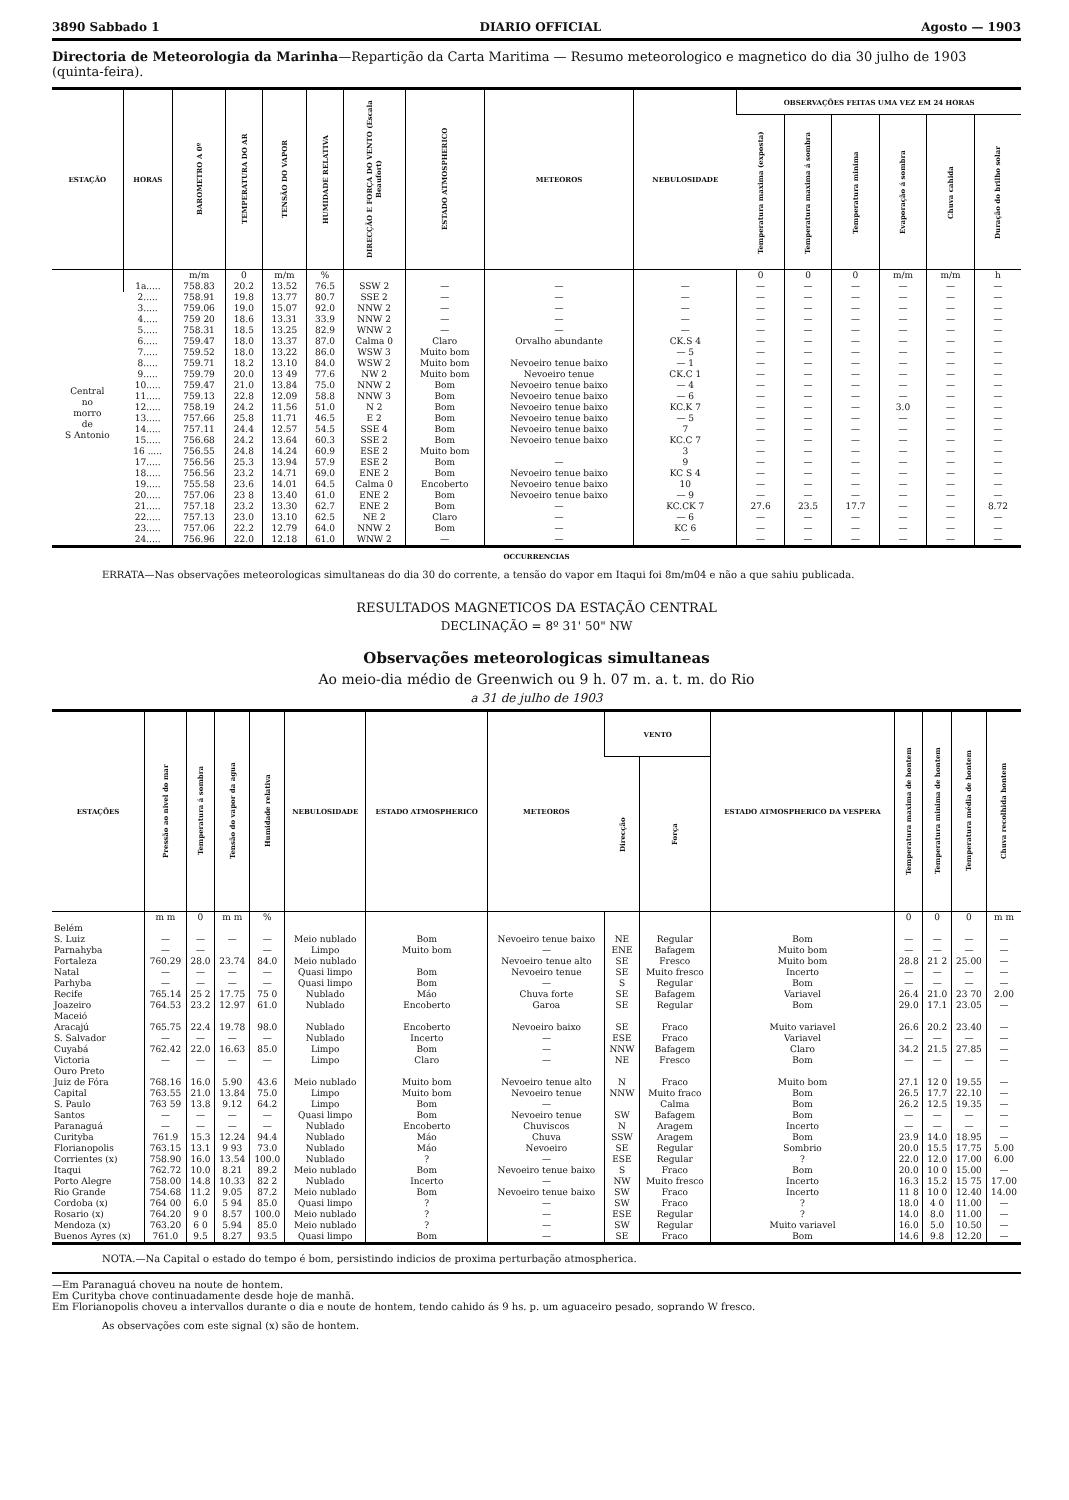3890 Sabbado 1 DIARIO OFFICIAL Agosto — 1903
Directoria de Meteorologia da Marinha—Repartição da Carta Maritima — Resumo meteorologico e magnetico do dia 30 julho de 1903 (quinta-feira).
| ESTAÇÃO | HORAS | BAROMETRO A 0º | TEMPERATURA DO AR | TENSÃO DO VAPOR | HUMIDADE RELATIVA | DIRECÇÃO E FORÇA DO VENTO (Escala Beaufort) | ESTADO ATMOSPHERICO | METEOROS | NEBULOSIDADE | OBSERVAÇÕES FEITAS UMA VEZ EM 24 HORAS | | | | | |
| --- | --- | --- | --- | --- | --- | --- | --- | --- | --- | --- | --- | --- | --- | --- | --- |
| | | | | | | | | | | Temperatura maxima (exposta) | Temperatura maxima á sombra | Temperatura minima | Evaporação á sombra | Chuva cahida | Duração do brilho solar |
| | | m/m | 0 | m/m | % | | | | | 0 | 0 | 0 | m/m | m/m | h |
| Central no morro de S Antonio | 1a..... | 758.83 | 20.2 | 13.52 | 76.5 | SSW 2 | — | — | — | — | — | — | — | — | — |
| | 2..... | 758.91 | 19.8 | 13.77 | 80.7 | SSE 2 | — | — | — | — | — | — | — | — | — |
| | 3..... | 759.06 | 19.0 | 15.07 | 92.0 | NNW 2 | — | — | — | — | — | — | — | — | — |
| | 4..... | 759 20 | 18.6 | 13.31 | 33.9 | NNW 2 | — | — | — | — | — | — | — | — | — |
| | 5..... | 758.31 | 18.5 | 13.25 | 82.9 | WNW 2 | — | — | — | — | — | — | — | — | — |
| | 6..... | 759.47 | 18.0 | 13.37 | 87.0 | Calma 0 | Claro | Orvalho abundante | CK.S 4 | — | — | — | — | — | — |
| | 7..... | 759.52 | 18.0 | 13.22 | 86.0 | WSW 3 | Muito bom | | — 5 | — | — | — | — | — | — |
| | 8..... | 759.71 | 18.2 | 13.10 | 84.0 | WSW 2 | Muito bom | Nevoeiro tenue baixo | — 1 | — | — | — | — | — | — |
| | 9..... | 759.79 | 20.0 | 13 49 | 77.6 | NW 2 | Muito bom | Nevoeiro tenue | CK.C 1 | — | — | — | — | — | — |
| | 10..... | 759.47 | 21.0 | 13.84 | 75.0 | NNW 2 | Bom | Nevoeiro tenue baixo | — 4 | — | — | — | — | — | — |
| | 11..... | 759.13 | 22.8 | 12.09 | 58.8 | NNW 3 | Bom | Nevoeiro tenue baixo | — 6 | — | — | — | — | — | — |
| | 12..... | 758.19 | 24.2 | 11.56 | 51.0 | N 2 | Bom | Nevoeiro tenue baixo | KC.K 7 | — | — | — | 3.0 | — | — |
| | 13..... | 757.66 | 25.8 | 11.71 | 46.5 | E 2 | Bom | Nevoeiro tenue baixo | — 5 | — | — | — | — | — | — |
| | 14..... | 757.11 | 24.4 | 12.57 | 54.5 | SSE 4 | Bom | Nevoeiro tenue baixo | 7 | — | — | — | — | — | — |
| | 15..... | 756.68 | 24.2 | 13.64 | 60.3 | SSE 2 | Bom | Nevoeiro tenue baixo | KC.C 7 | — | — | — | — | — | — |
| | 16 ..... | 756.55 | 24.8 | 14.24 | 60.9 | ESE 2 | Muito bom | | 3 | — | — | — | — | — | — |
| | 17..... | 756.56 | 25.3 | 13.94 | 57.9 | ESE 2 | Bom | — | 9 | — | — | — | — | — | — |
| | 18..... | 756.56 | 23.2 | 14.71 | 69.0 | ENE 2 | Bom | Nevoeiro tenue baixo | KC S 4 | — | — | — | — | — | — |
| | 19..... | 755.58 | 23.6 | 14.01 | 64.5 | Calma 0 | Encoberto | Nevoeiro tenue baixo | 10 | — | — | — | — | — | — |
| | 20..... | 757.06 | 23 8 | 13.40 | 61.0 | ENE 2 | Bom | Nevoeiro tenue baixo | — 9 | — | — | — | — | — | — |
| | 21..... | 757.18 | 23.2 | 13.30 | 62.7 | ENE 2 | Bom | — | KC.CK 7 | 27.6 | 23.5 | 17.7 | — | — | 8.72 |
| | 22..... | 757.13 | 23.0 | 13.10 | 62.5 | NE 2 | Claro | — | — 6 | — | — | — | — | — | — |
| | 23..... | 757.06 | 22.2 | 12.79 | 64.0 | NNW 2 | Bom | — | KC 6 | — | — | — | — | — | — |
| | 24..... | 756.96 | 22.0 | 12.18 | 61.0 | WNW 2 | — | — | — | — | — | — | — | — | — |
OCCURRENCIAS
ERRATA—Nas observações meteorologicas simultaneas do dia 30 do corrente, a tensão do vapor em Itaqui foi 8m/m04 e não a que sahiu publicada.
RESULTADOS MAGNETICOS DA ESTAÇÃO CENTRAL
DECLINAÇÃO = 8º 31' 50" NW
Observações meteorologicas simultaneas
Ao meio-dia médio de Greenwich ou 9 h. 07 m. a. t. m. do Rio
a 31 de julho de 1903
| ESTAÇÕES | Pressão ao nivel do mar | Temperatura á sombra | Tensão do vapor da agua | Humidade relativa | NEBULOSIDADE | ESTADO ATMOSPHERICO | METEOROS | VENTO | | ESTADO ATMOSPHERICO DA VESPERA | Temperatura maxima de hontem | Temperatura minima de hontem | Temperatura média de hontem | Chuva recolhida hontem |
| --- | --- | --- | --- | --- | --- | --- | --- | --- | --- | --- | --- | --- | --- | --- |
| | | | | | | | | Direcção | Força | | | | | |
| | m m | 0 | m m | % | | | | | | | 0 | 0 | 0 | m m |
| Belém | | | | | | | | | | | | | | |
| S. Luiz | — | — | — | — | Meio nublado | Bom | Nevoeiro tenue baixo | NE | Regular | Bom | — | — | — | — |
| Parnahyba | — | — | | — | Limpo | Muito bom | — | ENE | Bafagem | Muito bom | — | — | — | — |
| Fortaleza | 760.29 | 28.0 | 23.74 | 84.0 | Meio nublado | | Nevoeiro tenue alto | SE | Fresco | Muito bom | 28.8 | 21 2 | 25.00 | — |
| Natal | — | — | — | — | Quasi limpo | Bom | Nevoeiro tenue | SE | Muito fresco | Incerto | — | — | — | — |
| Parhyba | — | — | — | — | Quasi limpo | Bom | — | S | Regular | Bom | — | — | — | — |
| Recife | 765.14 | 25 2 | 17.75 | 75 0 | Nublado | Máo | Chuva forte | SE | Bafagem | Variavel | 26.4 | 21.0 | 23 70 | 2.00 |
| Joazeiro | 764.53 | 23.2 | 12.97 | 61.0 | Nublado | Encoberto | Garoa | SE | Regular | Bom | 29.0 | 17.1 | 23.05 | — |
| Maceió | | | | | | | | | | | | | | |
| Aracajú | 765.75 | 22.4 | 19.78 | 98.0 | Nublado | Encoberto | Nevoeiro baixo | SE | Fraco | Muito variavel | 26.6 | 20.2 | 23.40 | — |
| S. Salvador | — | — | — | — | Nublado | Incerto | — | ESE | Fraco | Variavel | — | — | — | — |
| Cuyabá | 762.42 | 22.0 | 16.63 | 85.0 | Limpo | Bom | — | NNW | Bafagem | Claro | 34.2 | 21.5 | 27.85 | — |
| Victoria | — | — | — | — | Limpo | Claro | — | NE | Fresco | Bom | — | — | — | — |
| Ouro Preto | | | | | | | | | | | | | | |
| Juiz de Fóra | 768.16 | 16.0 | 5.90 | 43.6 | Meio nublado | Muito bom | Nevoeiro tenue alto | N | Fraco | Muito bom | 27.1 | 12 0 | 19.55 | — |
| Capital | 763.55 | 21.0 | 13.84 | 75.0 | Limpo | Muito bom | Nevoeiro tenue | NNW | Muito fraco | Bom | 26.5 | 17.7 | 22.10 | — |
| S. Paulo | 763 59 | 13.8 | 9.12 | 64.2 | Limpo | Bom | — | | Calma | Bom | 26.2 | 12.5 | 19.35 | — |
| Santos | — | — | — | — | Quasi limpo | Bom | Nevoeiro tenue | SW | Bafagem | Bom | — | — | — | — |
| Paranaguá | — | — | — | — | Nublado | Encoberto | Chuviscos | N | Aragem | Incerto | — | — | — | — |
| Curityba | 761.9 | 15.3 | 12.24 | 94.4 | Nublado | Máo | Chuva | SSW | Aragem | Bom | 23.9 | 14.0 | 18.95 | — |
| Florianopolis | 763.15 | 13.1 | 9 93 | 73.0 | Nublado | Máo | Nevoeiro | SE | Regular | Sombrio | 20.0 | 15.5 | 17.75 | 5.00 |
| Corrientes (x) | 758.90 | 16.0 | 13.54 | 100.0 | Nublado | ? | — | ESE | Regular | ? | 22.0 | 12.0 | 17.00 | 6.00 |
| Itaqui | 762.72 | 10.0 | 8.21 | 89.2 | Meio nublado | Bom | Nevoeiro tenue baixo | S | Fraco | Bom | 20.0 | 10 0 | 15.00 | — |
| Porto Alegre | 758.00 | 14.8 | 10.33 | 82 2 | Nublado | Incerto | — | NW | Muito fresco | Incerto | 16.3 | 15.2 | 15 75 | 17.00 |
| Rio Grande | 754.68 | 11.2 | 9.05 | 87.2 | Meio nublado | Bom | Nevoeiro tenue baixo | SW | Fraco | Incerto | 11 8 | 10 0 | 12.40 | 14.00 |
| Cordoba (x) | 764 00 | 6.0 | 5 94 | 85.0 | Quasi limpo | ? | — | SW | Fraco | ? | 18.0 | 4 0 | 11.00 | — |
| Rosario (x) | 764.20 | 9 0 | 8.57 | 100.0 | Meio nublado | ? | — | ESE | Regular | ? | 14.0 | 8.0 | 11.00 | — |
| Mendoza (x) | 763.20 | 6 0 | 5.94 | 85.0 | Meio nublado | ? | — | SW | Regular | Muito variavel | 16.0 | 5.0 | 10.50 | — |
| Buenos Ayres (x) | 761.0 | 9.5 | 8.27 | 93.5 | Quasi limpo | Bom | — | SE | Fraco | Bom | 14.6 | 9.8 | 12.20 | — |
NOTA.—Na Capital o estado do tempo é bom, persistindo indicios de proxima perturbação atmospherica.
—Em Paranaguá choveu na noute de hontem.
Em Curityba chove continuadamente desde hoje de manhã.
Em Florianopolis choveu a intervallos durante o dia e noute de hontem, tendo cahido ás 9 hs. p. um aguaceiro pesado, soprando W fresco.
As observações com este signal (x) são de hontem.